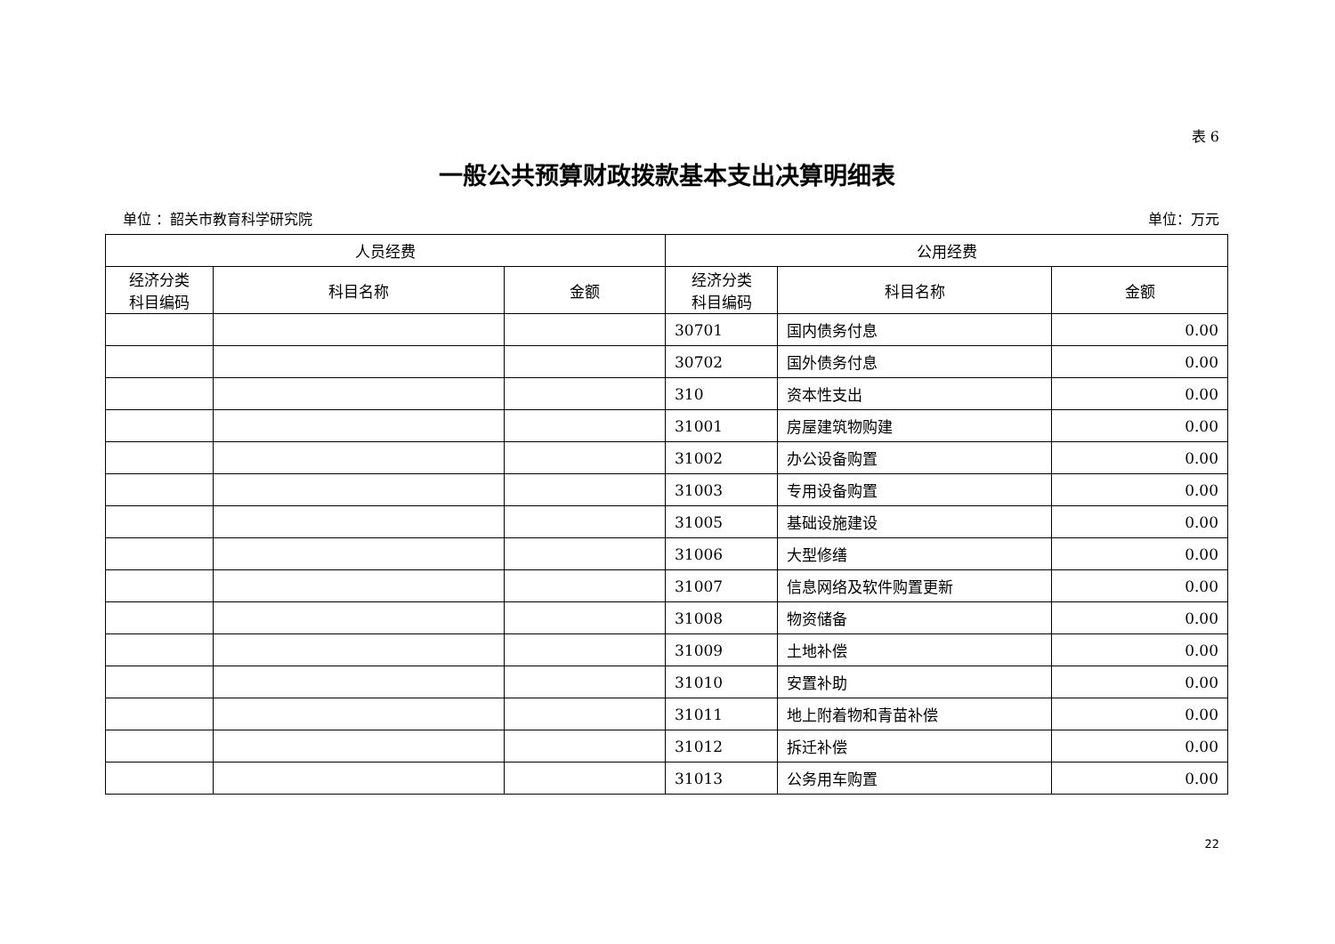表 6
一般公共预算财政拨款基本支出决算明细表
单位 ：韶关市教育科学研究院 单位：万元
| 人员经费 | | | 公用经费 | | |
| --- | --- | --- | --- | --- | --- |
| 经济分类 科目编码 | 科目名称 | 金额 | 经济分类 科目编码 | 科目名称 | 金额 |
| | | | 30701 | 国内债务付息 | 0.00 |
| | | | 30702 | 国外债务付息 | 0.00 |
| | | | 310 | 资本性支出 | 0.00 |
| | | | 31001 | 房屋建筑物购建 | 0.00 |
| | | | 31002 | 办公设备购置 | 0.00 |
| | | | 31003 | 专用设备购置 | 0.00 |
| | | | 31005 | 基础设施建设 | 0.00 |
| | | | 31006 | 大型修缮 | 0.00 |
| | | | 31007 | 信息网络及软件购置更新 | 0.00 |
| | | | 31008 | 物资储备 | 0.00 |
| | | | 31009 | 土地补偿 | 0.00 |
| | | | 31010 | 安置补助 | 0.00 |
| | | | 31011 | 地上附着物和青苗补偿 | 0.00 |
| | | | 31012 | 拆迁补偿 | 0.00 |
| | | | 31013 | 公务用车购置 | 0.00 |
22